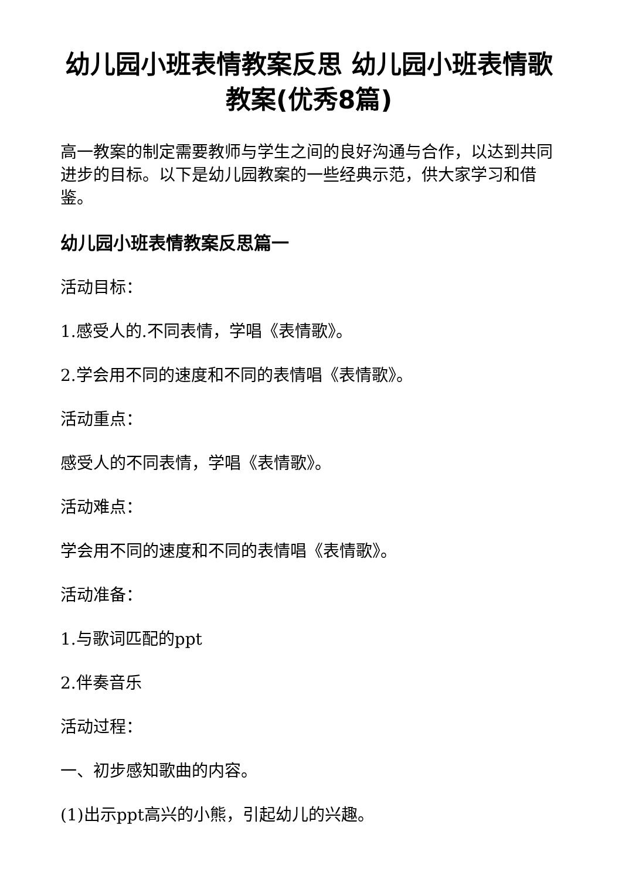幼儿园小班表情教案反思 幼儿园小班表情歌教案(优秀8篇)
高一教案的制定需要教师与学生之间的良好沟通与合作，以达到共同进步的目标。以下是幼儿园教案的一些经典示范，供大家学习和借鉴。
幼儿园小班表情教案反思篇一
活动目标：
1.感受人的.不同表情，学唱《表情歌》。
2.学会用不同的速度和不同的表情唱《表情歌》。
活动重点：
感受人的不同表情，学唱《表情歌》。
活动难点：
学会用不同的速度和不同的表情唱《表情歌》。
活动准备：
1.与歌词匹配的ppt
2.伴奏音乐
活动过程：
一、初步感知歌曲的内容。
(1)出示ppt高兴的小熊，引起幼儿的兴趣。